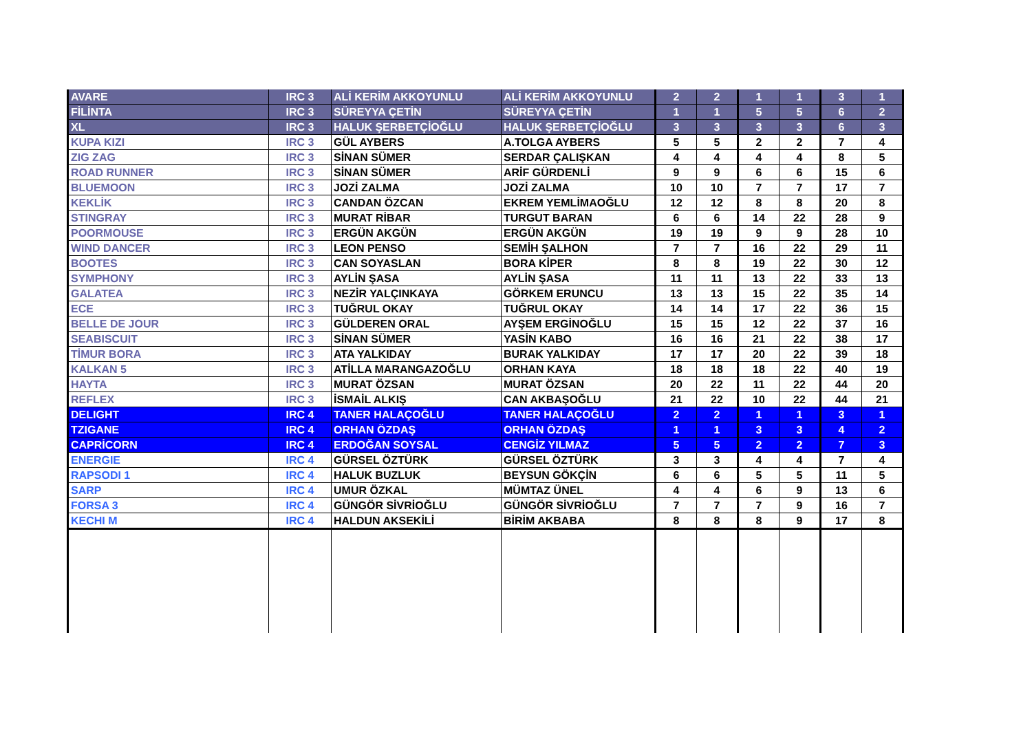| AVARE | IRC 3 | ALİ KERİM AKKOYUNLU | ALİ KERİM AKKOYUNLU | 2 | 2 | 1 | 1 | 3 | 1 |
| FİLİNTA | IRC 3 | SÜREYYA ÇETİN | SÜREYYA ÇETİN | 1 | 1 | 5 | 5 | 6 | 2 |
| XL | IRC 3 | HALUK ŞERBETÇİOĞLU | HALUK ŞERBETÇİOĞLU | 3 | 3 | 3 | 3 | 6 | 3 |
| KUPA KIZI | IRC 3 | GÜL AYBERS | A.TOLGA AYBERS | 5 | 5 | 2 | 2 | 7 | 4 |
| ZIG ZAG | IRC 3 | SİNAN SÜMER | SERDAR ÇALIŞKAN | 4 | 4 | 4 | 4 | 8 | 5 |
| ROAD RUNNER | IRC 3 | SİNAN SÜMER | ARİF GÜRDENLİ | 9 | 9 | 6 | 6 | 15 | 6 |
| BLUEMOON | IRC 3 | JOZİ ZALMA | JOZİ ZALMA | 10 | 10 | 7 | 7 | 17 | 7 |
| KEKLİK | IRC 3 | CANDAN ÖZCAN | EKREM YEMLİMAOĞLU | 12 | 12 | 8 | 8 | 20 | 8 |
| STINGRAY | IRC 3 | MURAT RİBAR | TURGUT BARAN | 6 | 6 | 14 | 22 | 28 | 9 |
| POORMOUSE | IRC 3 | ERGÜN AKGÜN | ERGÜN AKGÜN | 19 | 19 | 9 | 9 | 28 | 10 |
| WIND DANCER | IRC 3 | LEON PENSO | SEMİH ŞALHON | 7 | 7 | 16 | 22 | 29 | 11 |
| BOOTES | IRC 3 | CAN SOYASLAN | BORA KİPER | 8 | 8 | 19 | 22 | 30 | 12 |
| SYMPHONY | IRC 3 | AYLİN ŞASA | AYLİN ŞASA | 11 | 11 | 13 | 22 | 33 | 13 |
| GALATEA | IRC 3 | NEZİR YALÇINKAYA | GÖRKEM ERUNCU | 13 | 13 | 15 | 22 | 35 | 14 |
| ECE | IRC 3 | TUĞRUL OKAY | TUĞRUL OKAY | 14 | 14 | 17 | 22 | 36 | 15 |
| BELLE DE JOUR | IRC 3 | GÜLDEREN ORAL | AYŞEM ERGİNOĞLU | 15 | 15 | 12 | 22 | 37 | 16 |
| SEABISCUIT | IRC 3 | SİNAN SÜMER | YASİN KABO | 16 | 16 | 21 | 22 | 38 | 17 |
| TİMUR BORA | IRC 3 | ATA YALKIDAY | BURAK YALKIDAY | 17 | 17 | 20 | 22 | 39 | 18 |
| KALKAN 5 | IRC 3 | ATİLLA MARANGAZOĞLU | ORHAN KAYA | 18 | 18 | 18 | 22 | 40 | 19 |
| HAYTA | IRC 3 | MURAT ÖZSAN | MURAT ÖZSAN | 20 | 22 | 11 | 22 | 44 | 20 |
| REFLEX | IRC 3 | İSMAİL ALKIŞ | CAN AKBAŞOĞLU | 21 | 22 | 10 | 22 | 44 | 21 |
| DELIGHT | IRC 4 | TANER HALAÇOĞLU | TANER HALAÇOĞLU | 2 | 2 | 1 | 1 | 3 | 1 |
| TZIGANE | IRC 4 | ORHAN ÖZDAŞ | ORHAN ÖZDAŞ | 1 | 1 | 3 | 3 | 4 | 2 |
| CAPRİCORN | IRC 4 | ERDOĞAN SOYSAL | CENGİZ YILMAZ | 5 | 5 | 2 | 2 | 7 | 3 |
| ENERGIE | IRC 4 | GÜRSEL ÖZTÜRK | GÜRSEL ÖZTÜRK | 3 | 3 | 4 | 4 | 7 | 4 |
| RAPSODI 1 | IRC 4 | HALUK BUZLUK | BEYSUN GÖKÇİN | 6 | 6 | 5 | 5 | 11 | 5 |
| SARP | IRC 4 | UMUR ÖZKAL | MÜMTAZ ÜNEL | 4 | 4 | 6 | 9 | 13 | 6 |
| FORSA 3 | IRC 4 | GÜNGÖR SİVRİOĞLU | GÜNGÖR SİVRİOĞLU | 7 | 7 | 7 | 9 | 16 | 7 |
| KECHI M | IRC 4 | HALDUN AKSEKİLİ | BİRİM AKBABA | 8 | 8 | 8 | 9 | 17 | 8 |